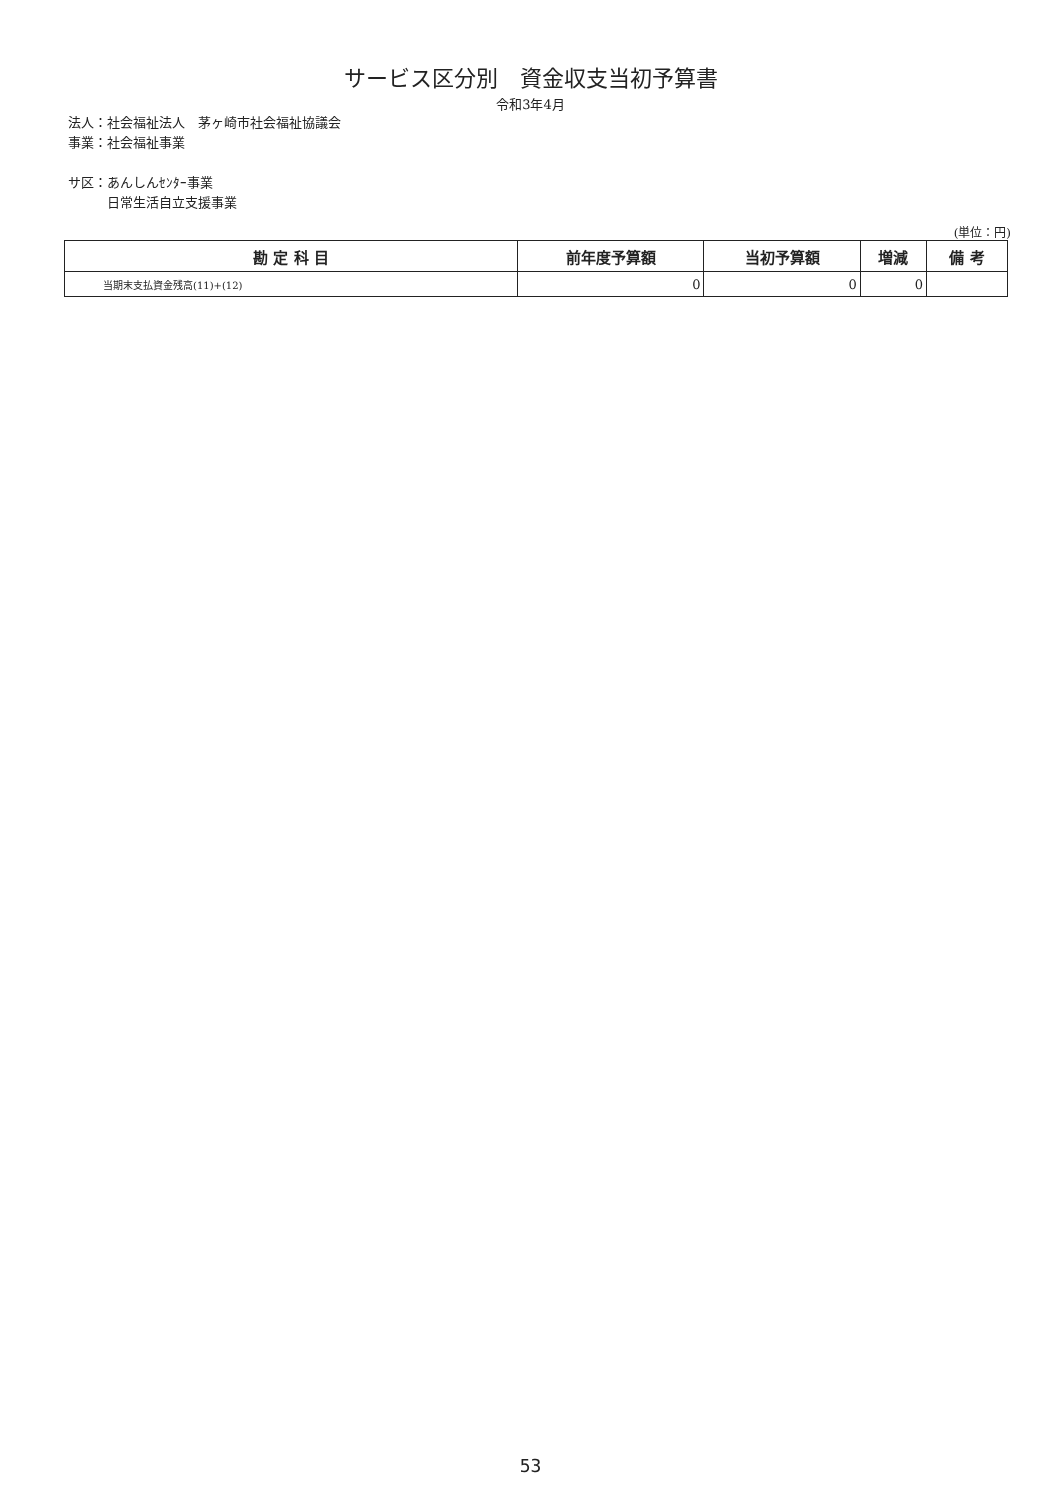サービス区分別　資金収支当初予算書
令和3年4月
法人：社会福祉法人　茅ヶ崎市社会福祉協議会
事業：社会福祉事業
サ区：あんしんｾﾝﾀｰ事業
　　　日常生活自立支援事業
(単位：円)
| 勘 定 科 目 | 前年度予算額 | 当初予算額 | 増減 | 備 考 |
| --- | --- | --- | --- | --- |
| 当期末支払資金残高(11)+(12) | 0 | 0 | 0 | |
53